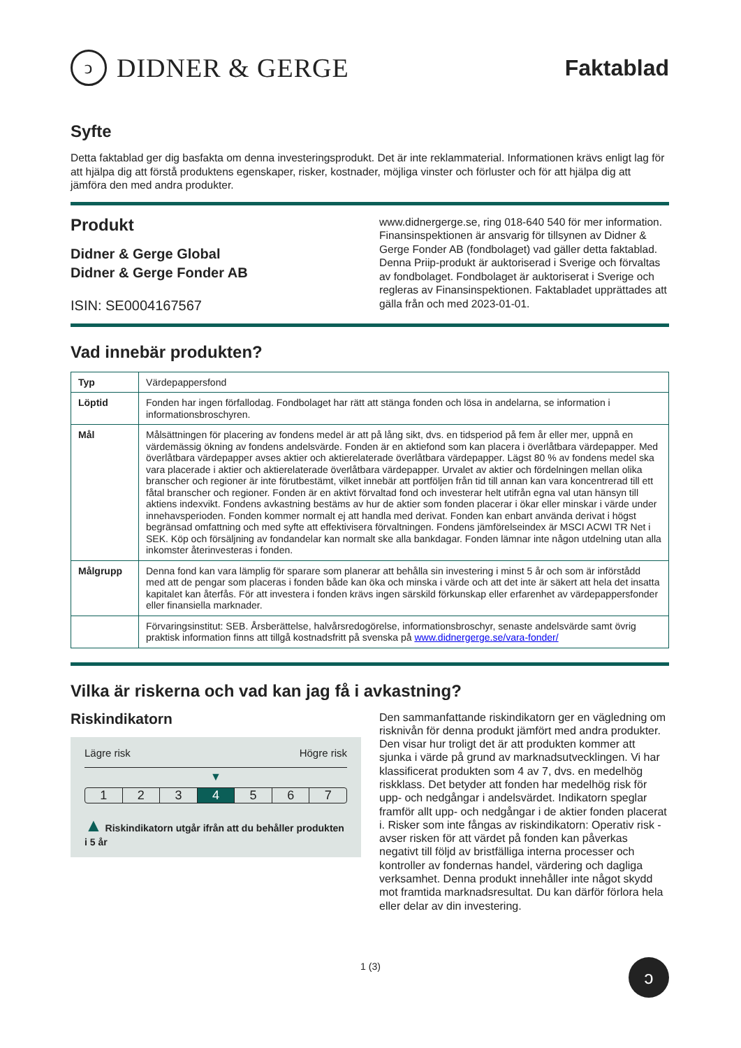ↄ
DIDNER & GERGE
Faktablad
Syfte
Detta faktablad ger dig basfakta om denna investeringsprodukt. Det är inte reklammaterial. Informationen krävs enligt lag för att hjälpa dig att förstå produktens egenskaper, risker, kostnader, möjliga vinster och förluster och för att hjälpa dig att jämföra den med andra produkter.
Produkt
Didner & Gerge Global
Didner & Gerge Fonder AB
ISIN: SE0004167567
www.didnergerge.se, ring 018-640 540 för mer information. Finansinspektionen är ansvarig för tillsynen av Didner & Gerge Fonder AB (fondbolaget) vad gäller detta faktablad. Denna Priip-produkt är auktoriserad i Sverige och förvaltas av fondbolaget. Fondbolaget är auktoriserat i Sverige och regleras av Finansinspektionen. Faktabladet upprättades att gälla från och med 2023-01-01.
Vad innebär produkten?
| Typ | Värdepappersfond |
| Löptid | Fonden har ingen förfallodag. Fondbolaget har rätt att stänga fonden och lösa in andelarna, se information i informationsbroschyren. |
| Mål | Målsättningen för placering av fondens medel är att på lång sikt, dvs. en tidsperiod på fem år eller mer, uppnå en värdemässig ökning av fondens andelsvärde. Fonden är en aktiefond som kan placera i överlåtbara värdepapper. Med överlåtbara värdepapper avses aktier och aktierelaterade överlåtbara värdepapper. Lägst 80 % av fondens medel ska vara placerade i aktier och aktierelaterade överlåtbara värdepapper. Urvalet av aktier och fördelningen mellan olika branscher och regioner är inte förutbestämt, vilket innebär att portföljen från tid till annan kan vara koncentrerad till ett fåtal branscher och regioner. Fonden är en aktivt förvaltad fond och investerar helt utifrån egna val utan hänsyn till aktiens indexvikt. Fondens avkastning bestäms av hur de aktier som fonden placerar i ökar eller minskar i värde under innehavsperioden. Fonden kommer normalt ej att handla med derivat. Fonden kan enbart använda derivat i högst begränsad omfattning och med syfte att effektivisera förvaltningen. Fondens jämförelseindex är MSCI ACWI TR Net i SEK. Köp och försäljning av fondandelar kan normalt ske alla bankdagar. Fonden lämnar inte någon utdelning utan alla inkomster återinvesteras i fonden. |
| Målgrupp | Denna fond kan vara lämplig för sparare som planerar att behålla sin investering i minst 5 år och som är införstådd med att de pengar som placeras i fonden både kan öka och minska i värde och att det inte är säkert att hela det insatta kapitalet kan återfås. För att investera i fonden krävs ingen särskild förkunskap eller erfarenhet av värdepappersfonder eller finansiella marknader. |
| | Förvaringsinstitut: SEB. Årsberättelse, halvårsredogörelse, informationsbroschyr, senaste andelsvärde samt övrig praktisk information finns att tillgå kostnadsfritt på svenska på www.didnergerge.se/vara-fonder/ |
Vilka är riskerna och vad kan jag få i avkastning?
Riskindikatorn
Lägre risk Högre risk
▼
1 2 3 4 5 6 7
▲ Riskindikatorn utgår ifrån att du behåller produkten i 5 år
Den sammanfattande riskindikatorn ger en vägledning om risknivån för denna produkt jämfört med andra produkter. Den visar hur troligt det är att produkten kommer att sjunka i värde på grund av marknadsutvecklingen. Vi har klassificerat produkten som 4 av 7, dvs. en medelhög riskklass. Det betyder att fonden har medelhög risk för upp- och nedgångar i andelsvärdet. Indikatorn speglar framför allt upp- och nedgångar i de aktier fonden placerat i. Risker som inte fångas av riskindikatorn: Operativ risk - avser risken för att värdet på fonden kan påverkas negativt till följd av bristfälliga interna processer och kontroller av fondernas handel, värdering och dagliga verksamhet. Denna produkt innehåller inte något skydd mot framtida marknadsresultat. Du kan därför förlora hela eller delar av din investering.
1 (3) ↄ